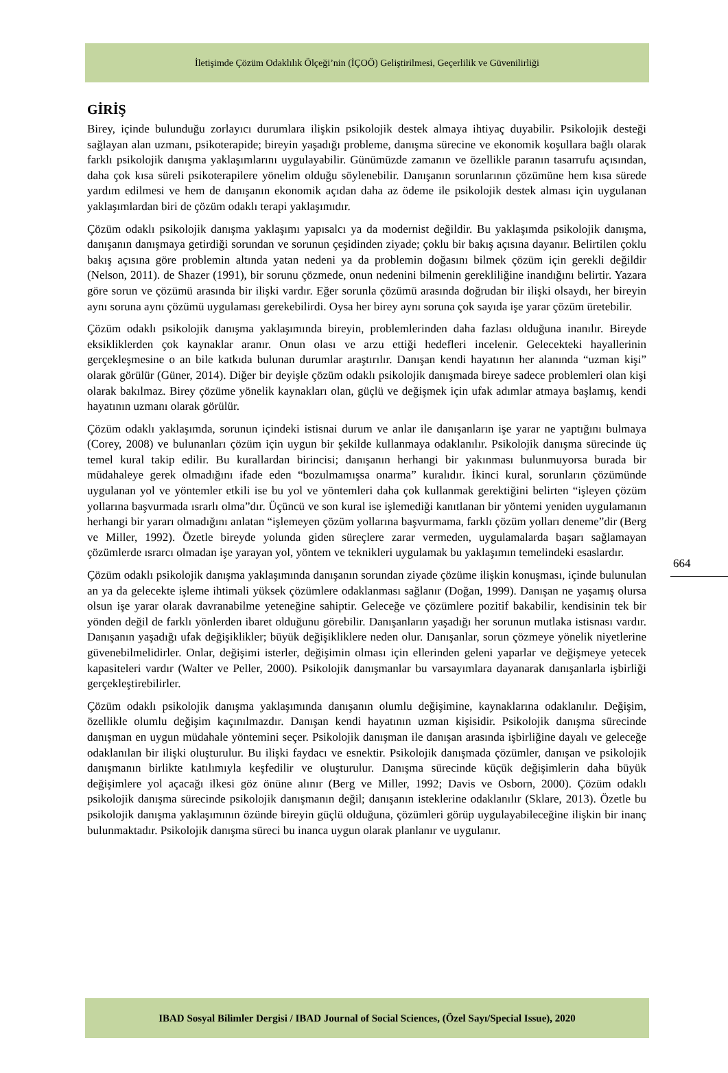İletişimde Çözüm Odaklılık Ölçeği’nin (İÇOÖ) Geliştirilmesi, Geçerlilik ve Güvenilirliği
GİRİŞ
Birey, içinde bulunduğu zorlayıcı durumlara ilişkin psikolojik destek almaya ihtiyaç duyabilir. Psikolojik desteği sağlayan alan uzmanı, psikoterapide; bireyin yaşadığı probleme, danışma sürecine ve ekonomik koşullara bağlı olarak farklı psikolojik danışma yaklaşımlarını uygulayabilir. Günümüzde zamanın ve özellikle paranın tasarrufu açısından, daha çok kısa süreli psikoterapilere yönelim olduğu söylenebilir. Danışanın sorunlarının çözümüne hem kısa sürede yardım edilmesi ve hem de danışanın ekonomik açıdan daha az ödeme ile psikolojik destek alması için uygulanan yaklaşımlardan biri de çözüm odaklı terapi yaklaşımıdır.
Çözüm odaklı psikolojik danışma yaklaşımı yapısalcı ya da modernist değildir. Bu yaklaşımda psikolojik danışma, danışanın danışmaya getirdiği sorundan ve sorunun çeşidinden ziyade; çoklu bir bakış açısına dayanır. Belirtilen çoklu bakış açısına göre problemin altında yatan nedeni ya da problemin doğasını bilmek çözüm için gerekli değildir (Nelson, 2011). de Shazer (1991), bir sorunu çözmede, onun nedenini bilmenin gerekliliğine inandığını belirtir. Yazara göre sorun ve çözümü arasında bir ilişki vardır. Eğer sorunla çözümü arasında doğrudan bir ilişki olsaydı, her bireyin aynı soruna aynı çözümü uygulaması gerekebilirdi. Oysa her birey aynı soruna çok sayıda işe yarar çözüm üretebilir.
Çözüm odaklı psikolojik danışma yaklaşımında bireyin, problemlerinden daha fazlası olduğuna inanılır. Bireyde eksikliklerden çok kaynaklar aranır. Onun olası ve arzu ettiği hedefleri incelenir. Gelecekteki hayallerinin gerçekleşmesine o an bile katkıda bulunan durumlar araştırılır. Danışan kendi hayatının her alanında “uzman kişi” olarak görülür (Güner, 2014). Diğer bir deyişle çözüm odaklı psikolojik danışmada bireye sadece problemleri olan kişi olarak bakılmaz. Birey çözüme yönelik kaynakları olan, güçlü ve değişmek için ufak adımlar atmaya başlamış, kendi hayatının uzmanı olarak görülür.
Çözüm odaklı yaklaşımda, sorunun içindeki istisnai durum ve anlar ile danışanların işe yarar ne yaptığını bulmaya (Corey, 2008) ve bulunanları çözüm için uygun bir şekilde kullanmaya odaklanılır. Psikolojik danışma sürecinde üç temel kural takip edilir. Bu kurallardan birincisi; danışanın herhangi bir yakınması bulunmuyorsa burada bir müdahaleye gerek olmadığını ifade eden “bozulmamışsa onarma” kuralıdır. İkinci kural, sorunların çözümünde uygulanan yol ve yöntemler etkili ise bu yol ve yöntemleri daha çok kullanmak gerektiğini belirten “işleyen çözüm yollarına başvurmada ısrarlı olma”dır. Üçüncü ve son kural ise işlemediği kanıtlanan bir yöntemi yeniden uygulamanın herhangi bir yararı olmadığını anlatan “işlemeyen çözüm yollarına başvurmama, farklı çözüm yolları deneme”dir (Berg ve Miller, 1992). Özetle bireyde yolunda giden süreçlere zarar vermeden, uygulamalarda başarı sağlamayan çözümlerde ısrarcı olmadan işe yarayan yol, yöntem ve teknikleri uygulamak bu yaklaşımın temelindeki esaslardır.
Çözüm odaklı psikolojik danışma yaklaşımında danışanın sorundan ziyade çözüme ilişkin konuşması, içinde bulunulan an ya da gelecekte işleme ihtimali yüksek çözümlere odaklanması sağlanır (Doğan, 1999). Danışan ne yaşamış olursa olsun işe yarar olarak davranabilme yeteneğine sahiptir. Geleceğe ve çözümlere pozitif bakabilir, kendisinin tek bir yönden değil de farklı yönlerden ibaret olduğunu görebilir. Danışanların yaşadığı her sorunun mutlaka istisnası vardır. Danışanın yaşadığı ufak değişiklikler; büyük değişikliklere neden olur. Danışanlar, sorun çözmeye yönelik niyetlerine güvenebilmelidirler. Onlar, değişimi isterler, değişimin olması için ellerinden geleni yaparlar ve değişmeye yetecek kapasiteleri vardır (Walter ve Peller, 2000). Psikolojik danışmanlar bu varsayımlara dayanarak danışanlarla işbirliği gerçekleştirebilirler.
Çözüm odaklı psikolojik danışma yaklaşımında danışanın olumlu değişimine, kaynaklarına odaklanılır. Değişim, özellikle olumlu değişim kaçınılmazdır. Danışan kendi hayatının uzman kişisidir. Psikolojik danışma sürecinde danışman en uygun müdahale yöntemini seçer. Psikolojik danışman ile danışan arasında işbirliğine dayalı ve geleceğe odaklanılan bir ilişki oluşturulur. Bu ilişki faydacı ve esnektir. Psikolojik danışmada çözümler, danışan ve psikolojik danışmanın birlikte katılımıyla keşfedilir ve oluşturulur. Danışma sürecinde küçük değişimlerin daha büyük değişimlere yol açacağı ilkesi göz önüne alınır (Berg ve Miller, 1992; Davis ve Osborn, 2000). Çözüm odaklı psikolojik danışma sürecinde psikolojik danışmanın değil; danışanın isteklerine odaklanılır (Sklare, 2013). Özetle bu psikolojik danışma yaklaşımının özünde bireyin güçlü olduğuna, çözümleri görüp uygulayabileceğine ilişkin bir inanç bulunmaktadır. Psikolojik danışma süreci bu inanca uygun olarak planlanır ve uygulanır.
664
IBAD Sosyal Bilimler Dergisi / IBAD Journal of Social Sciences, (Özel Sayı/Special Issue), 2020